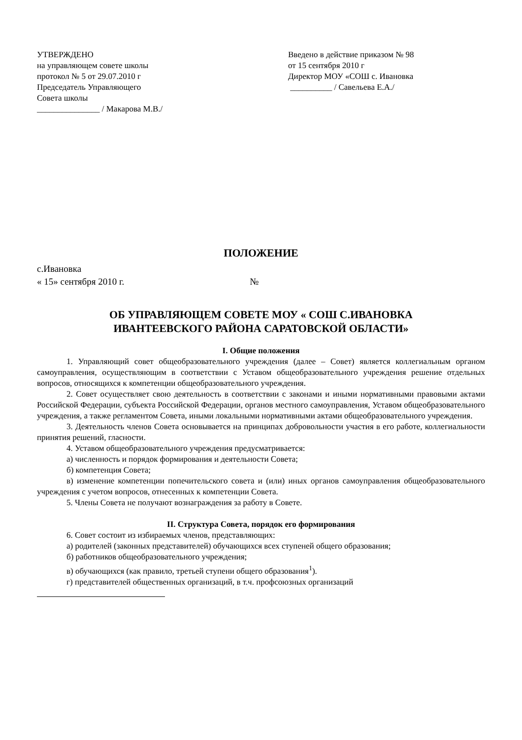УТВЕРЖДЕНО
на управляющем совете школы
протокол № 5 от 29.07.2010 г
Председатель Управляющего
Совета школы
_______________ / Макарова М.В./
Введено в действие приказом № 98
от 15 сентября 2010 г
Директор МОУ «СОШ с. Ивановка
__________ / Савельева Е.А./
ПОЛОЖЕНИЕ
с.Ивановка
« 15» сентября 2010 г. №
ОБ УПРАВЛЯЮЩЕМ СОВЕТЕ МОУ « СОШ С.ИВАНОВКА
ИВАНТЕЕВСКОГО РАЙОНА САРАТОВСКОЙ ОБЛАСТИ»
I. Общие положения
1. Управляющий совет общеобразовательного учреждения (далее – Совет) является коллегиальным органом самоуправления, осуществляющим в соответствии с Уставом общеобразовательного учреждения решение отдельных вопросов, относящихся к компетенции общеобразовательного учреждения.
2. Совет осуществляет свою деятельность в соответствии с законами и иными нормативными правовыми актами Российской Федерации, субъекта Российской Федерации, органов местного самоуправления, Уставом общеобразовательного учреждения, а также регламентом Совета, иными локальными нормативными актами общеобразовательного учреждения.
3. Деятельность членов Совета основывается на принципах добровольности участия в его работе, коллегиальности принятия решений, гласности.
4. Уставом общеобразовательного учреждения предусматривается:
а) численность и порядок формирования и деятельности Совета;
б) компетенция Совета;
в) изменение компетенции попечительского совета и (или) иных органов самоуправления общеобразовательного учреждения с учетом вопросов, отнесенных к компетенции Совета.
5. Члены Совета не получают вознаграждения за работу в Совете.
II. Структура Совета, порядок его формирования
6. Совет состоит из избираемых членов, представляющих:
а) родителей (законных представителей) обучающихся всех ступеней общего образования;
б) работников общеобразовательного учреждения;
в) обучающихся (как правило, третьей ступени общего образования<sup>1</sup>).
г) представителей общественных организаций, в т.ч. профсоюзных организаций